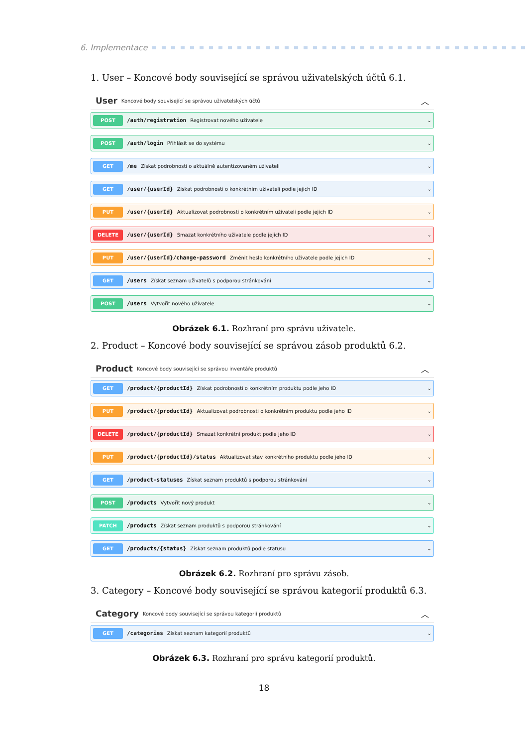6. Implementace
1. User – Koncové body související se správou uživatelských účtů 6.1.
User Koncové body související se správou uživatelských účtů ︿
POST
/auth/registration Registrovat nového uživatele ⌄
POST
/auth/login Přihlásit se do systému ⌄
GET
/me Získat podrobnosti o aktuálně autentizovaném uživateli ⌄
GET
/user/{userId} Získat podrobnosti o konkrétním uživateli podle jejich ID ⌄
PUT
/user/{userId} Aktualizovat podrobnosti o konkrétním uživateli podle jejich ID ⌄
DELETE
/user/{userId} Smazat konkrétního uživatele podle jejich ID ⌄
PUT
/user/{userId}/change-password Změnit heslo konkrétního uživatele podle jejich ID ⌄
GET
/users Získat seznam uživatelů s podporou stránkování ⌄
POST
/users Vytvořit nového uživatele ⌄
Obrázek 6.1. Rozhraní pro správu uživatele.
2. Product – Koncové body související se správou zásob produktů 6.2.
Product Koncové body související se správou inventáře produktů ︿
GET
/product/{productId} Získat podrobnosti o konkrétním produktu podle jeho ID ⌄
PUT
/product/{productId} Aktualizovat podrobnosti o konkrétním produktu podle jeho ID ⌄
DELETE
/product/{productId} Smazat konkrétní produkt podle jeho ID ⌄
PUT
/product/{productId}/status Aktualizovat stav konkrétního produktu podle jeho ID ⌄
GET
/product-statuses Získat seznam produktů s podporou stránkování ⌄
POST
/products Vytvořit nový produkt ⌄
PATCH
/products Získat seznam produktů s podporou stránkování ⌄
GET
/products/{status} Získat seznam produktů podle statusu ⌄
Obrázek 6.2. Rozhraní pro správu zásob.
3. Category – Koncové body související se správou kategorií produktů 6.3.
Category Koncové body související se správou kategorií produktů ︿
GET
/categories Získat seznam kategorií produktů ⌄
Obrázek 6.3. Rozhraní pro správu kategorií produktů.
18